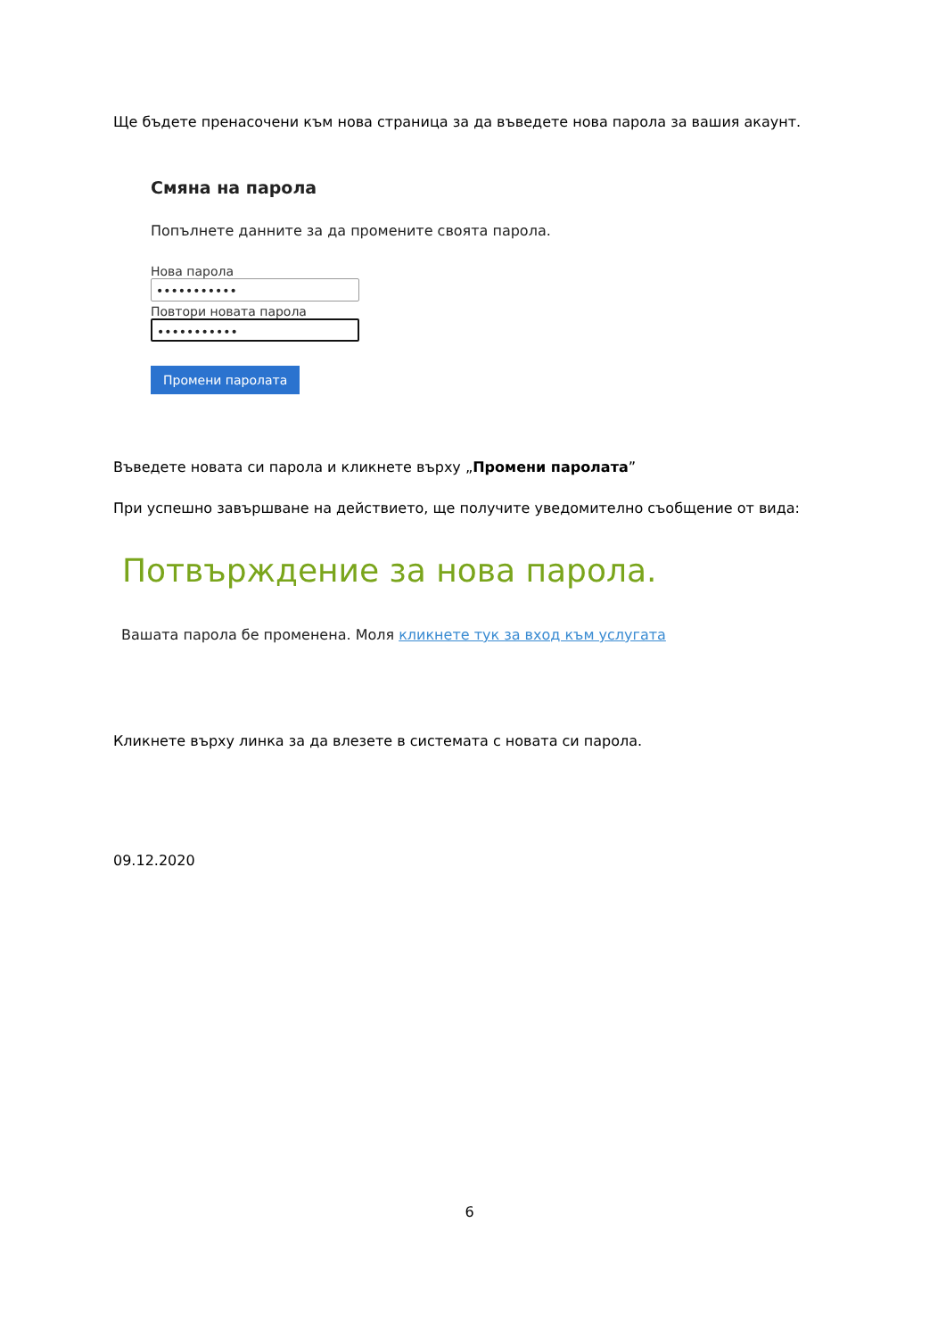Ще бъдете пренасочени към нова страница за да въведете нова парола за вашия акаунт.
Смяна на парола
Попълнете данните за да промените своята парола.
Нова парола
•••••••••••
Повтори новата парола
•••••••••••
Промени паролата
Въведете новата си парола и кликнете върху „Промени паролата”
При успешно завършване на действието, ще получите уведомително съобщение от вида:
Потвърждение за нова парола.
Вашата парола бе променена. Моля кликнете тук за вход към услугата
Кликнете върху линка за да влезете в системата с новата си парола.
09.12.2020
6